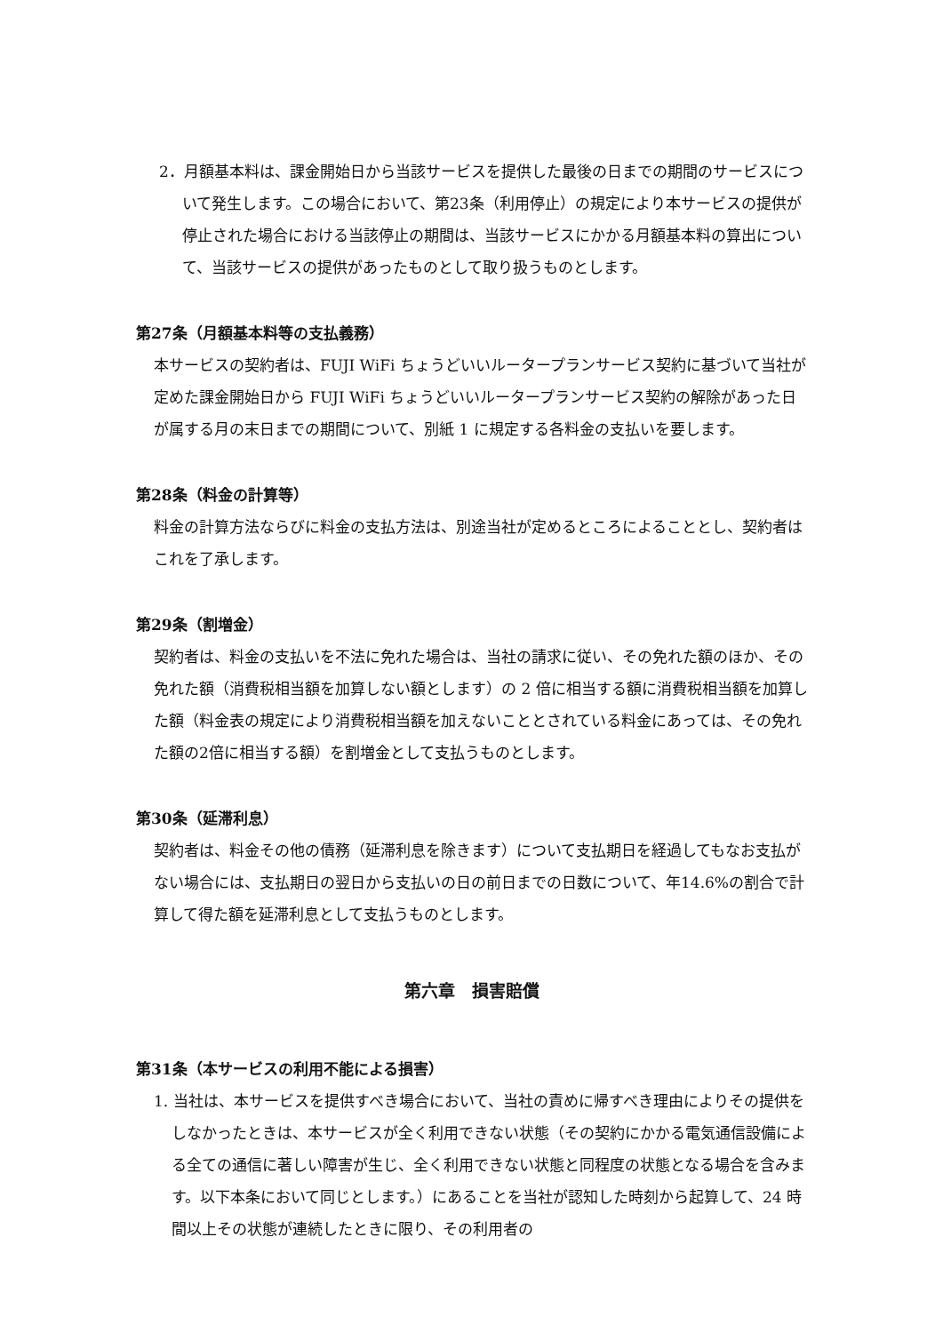2．月額基本料は、課金開始日から当該サービスを提供した最後の日までの期間のサービスについて発生します。この場合において、第23条（利用停止）の規定により本サービスの提供が停止された場合における当該停止の期間は、当該サービスにかかる月額基本料の算出について、当該サービスの提供があったものとして取り扱うものとします。
第27条（月額基本料等の支払義務）
本サービスの契約者は、FUJI WiFi ちょうどいいルータープランサービス契約に基づいて当社が定めた課金開始日から FUJI WiFi ちょうどいいルータープランサービス契約の解除があった日が属する月の末日までの期間について、別紙 1 に規定する各料金の支払いを要します。
第28条（料金の計算等）
料金の計算方法ならびに料金の支払方法は、別途当社が定めるところによることとし、契約者はこれを了承します。
第29条（割増金）
契約者は、料金の支払いを不法に免れた場合は、当社の請求に従い、その免れた額のほか、その免れた額（消費税相当額を加算しない額とします）の 2 倍に相当する額に消費税相当額を加算した額（料金表の規定により消費税相当額を加えないこととされている料金にあっては、その免れた額の2倍に相当する額）を割増金として支払うものとします。
第30条（延滞利息）
契約者は、料金その他の債務（延滞利息を除きます）について支払期日を経過してもなお支払がない場合には、支払期日の翌日から支払いの日の前日までの日数について、年14.6%の割合で計算して得た額を延滞利息として支払うものとします。
第六章　損害賠償
第31条（本サービスの利用不能による損害）
1. 当社は、本サービスを提供すべき場合において、当社の責めに帰すべき理由によりその提供をしなかったときは、本サービスが全く利用できない状態（その契約にかかる電気通信設備による全ての通信に著しい障害が生じ、全く利用できない状態と同程度の状態となる場合を含みます。以下本条において同じとします。）にあることを当社が認知した時刻から起算して、24 時間以上その状態が連続したときに限り、その利用者の